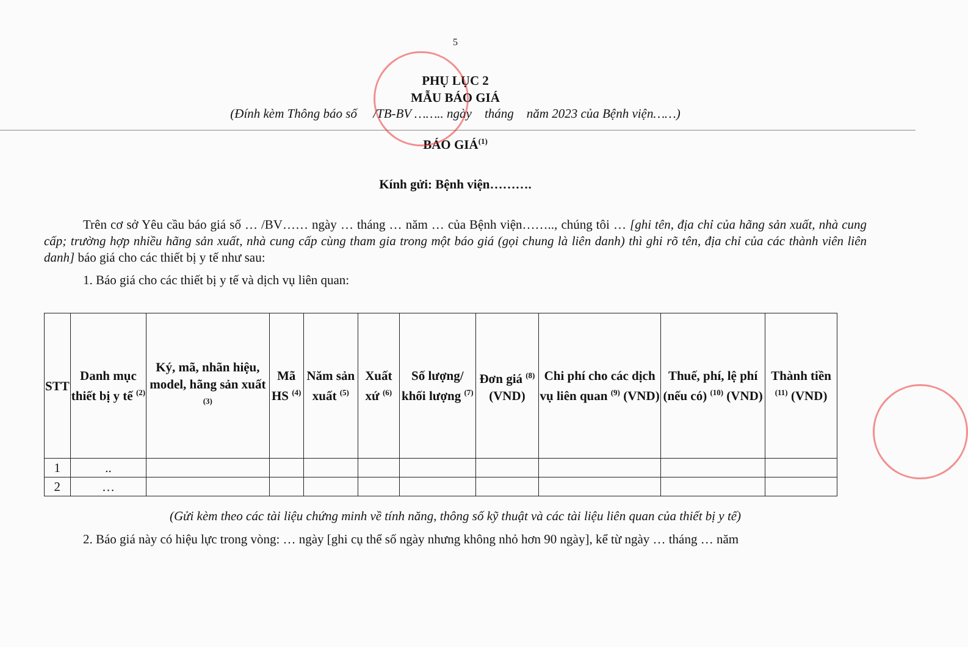5
PHỤ LỤC 2
MẪU BÁO GIÁ
(Đính kèm Thông báo số /TB-BV …….. ngày tháng năm 2023 của Bệnh viện……)
BÁO GIÁ<sup>(1)</sup>
Kính gửi: Bệnh viện……….
Trên cơ sở Yêu cầu báo giá số … /BV…… ngày … tháng … năm … của Bệnh viện…….., chúng tôi … [ghi tên, địa chỉ của hãng sản xuất, nhà cung cấp; trường hợp nhiều hãng sản xuất, nhà cung cấp cùng tham gia trong một báo giá (gọi chung là liên danh) thì ghi rõ tên, địa chỉ của các thành viên liên danh] báo giá cho các thiết bị y tế như sau:
1. Báo giá cho các thiết bị y tế và dịch vụ liên quan:
| STT | Danh mục thiết bị y tế <sup>(2)</sup> | Ký, mã, nhãn hiệu, model, hãng sản xuất <sup>(3)</sup> | Mã HS <sup>(4)</sup> | Năm sản xuất <sup>(5)</sup> | Xuất xứ <sup>(6)</sup> | Số lượng/ khối lượng <sup>(7)</sup> | Đơn giá <sup>(8)</sup> (VND) | Chi phí cho các dịch vụ liên quan <sup>(9)</sup> (VND) | Thuế, phí, lệ phí (nếu có) <sup>(10)</sup> (VND) | Thành tiền <sup>(11)</sup> (VND) |
| --- | --- | --- | --- | --- | --- | --- | --- | --- | --- | --- |
| 1 | .. | | | | | | | | | |
| 2 | … | | | | | | | | | |
(Gửi kèm theo các tài liệu chứng minh về tính năng, thông số kỹ thuật và các tài liệu liên quan của thiết bị y tế)
2. Báo giá này có hiệu lực trong vòng: … ngày [ghi cụ thể số ngày nhưng không nhỏ hơn 90 ngày], kể từ ngày … tháng … năm